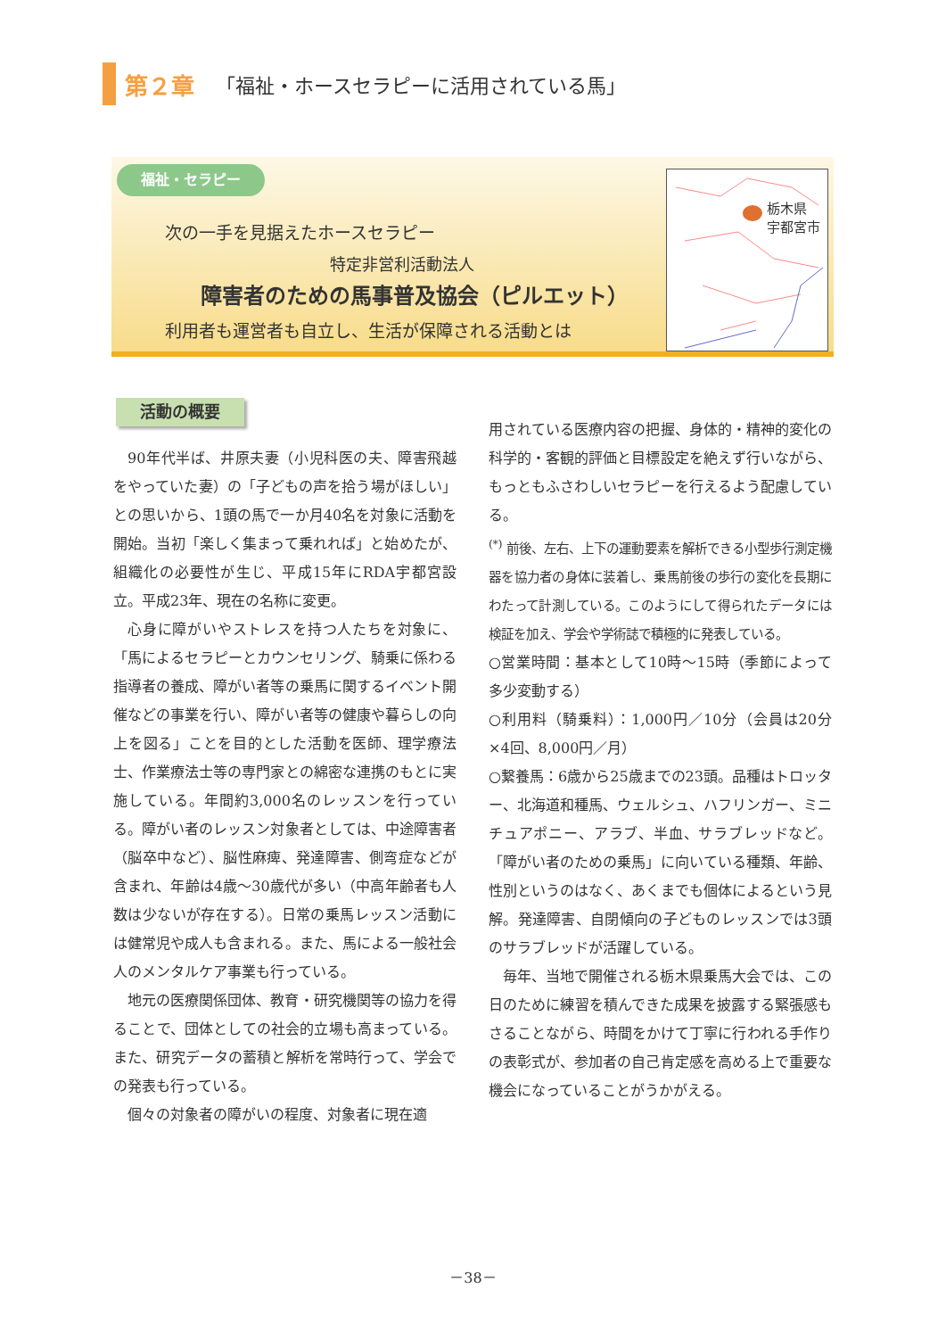第２章 「福祉・ホースセラピーに活用されている馬」
福祉・セラピー
次の一手を見据えたホースセラピー
特定非営利活動法人
障害者のための馬事普及協会（ピルエット）
利用者も運営者も自立し、生活が保障される活動とは
栃木県
宇都宮市
活動の概要
90年代半ば、井原夫妻（小児科医の夫、障害飛越をやっていた妻）の「子どもの声を拾う場がほしい」との思いから、1頭の馬で一か月40名を対象に活動を開始。当初「楽しく集まって乗れれば」と始めたが、組織化の必要性が生じ、平成15年にRDA宇都宮設立。平成23年、現在の名称に変更。
心身に障がいやストレスを持つ人たちを対象に、「馬によるセラピーとカウンセリング、騎乗に係わる指導者の養成、障がい者等の乗馬に関するイベント開催などの事業を行い、障がい者等の健康や暮らしの向上を図る」ことを目的とした活動を医師、理学療法士、作業療法士等の専門家との綿密な連携のもとに実施している。年間約3,000名のレッスンを行っている。障がい者のレッスン対象者としては、中途障害者（脳卒中など）、脳性麻痺、発達障害、側弯症などが含まれ、年齢は4歳～30歳代が多い（中高年齢者も人数は少ないが存在する）。日常の乗馬レッスン活動には健常児や成人も含まれる。また、馬による一般社会人のメンタルケア事業も行っている。
地元の医療関係団体、教育・研究機関等の協力を得ることで、団体としての社会的立場も高まっている。また、研究データの蓄積と解析を常時行って、学会での発表も行っている。
個々の対象者の障がいの程度、対象者に現在適
用されている医療内容の把握、身体的・精神的変化の科学的・客観的評価と目標設定を絶えず行いながら、もっともふさわしいセラピーを行えるよう配慮している。
<sup>(*)</sup> 前後、左右、上下の運動要素を解析できる小型歩行測定機器を協力者の身体に装着し、乗馬前後の歩行の変化を長期にわたって計測している。このようにして得られたデータには検証を加え、学会や学術誌で積極的に発表している。
○営業時間：基本として10時～15時（季節によって多少変動する）
○利用料（騎乗料）：1,000円／10分（会員は20分×4回、8,000円／月）
○繋養馬：6歳から25歳までの23頭。品種はトロッター、北海道和種馬、ウェルシュ、ハフリンガー、ミニチュアポニー、アラブ、半血、サラブレッドなど。「障がい者のための乗馬」に向いている種類、年齢、性別というのはなく、あくまでも個体によるという見解。発達障害、自閉傾向の子どものレッスンでは3頭のサラブレッドが活躍している。
毎年、当地で開催される栃木県乗馬大会では、この日のために練習を積んできた成果を披露する緊張感もさることながら、時間をかけて丁寧に行われる手作りの表彰式が、参加者の自己肯定感を高める上で重要な機会になっていることがうかがえる。
－38－